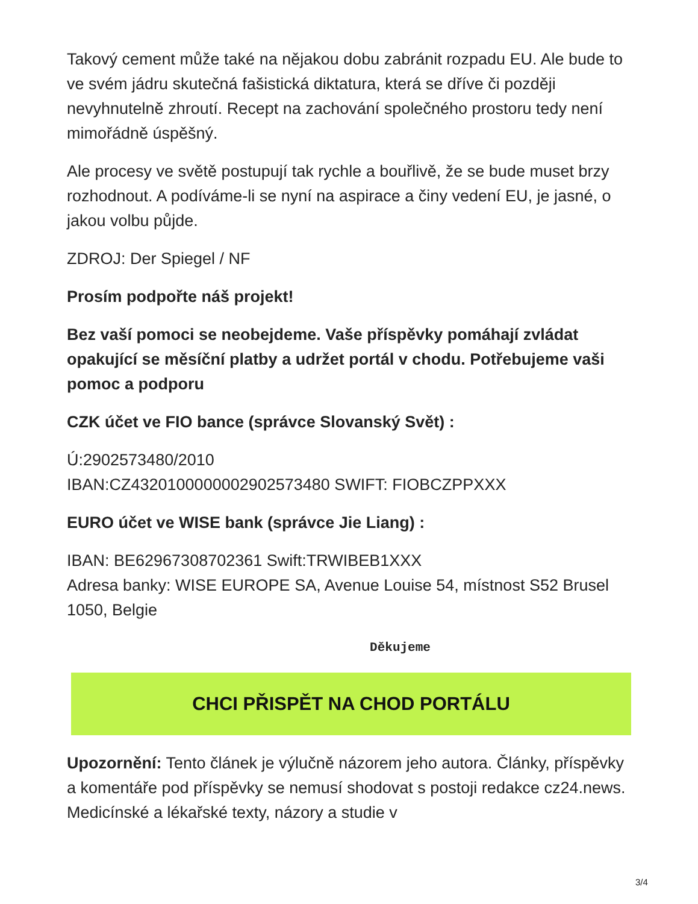Takový cement může také na nějakou dobu zabránit rozpadu EU. Ale bude to ve svém jádru skutečná fašistická diktatura, která se dříve či později nevyhnutelně zhroutí. Recept na zachování společného prostoru tedy není mimořádně úspěšný.
Ale procesy ve světě postupují tak rychle a bouřlivě, že se bude muset brzy rozhodnout. A podíváme-li se nyní na aspirace a činy vedení EU, je jasné, o jakou volbu půjde.
ZDROJ: Der Spiegel / NF
Prosím podpořte náš projekt!
Bez vaší pomoci se neobejdeme. Vaše příspěvky pomáhají zvládat opakující se měsíční platby a udržet portál v chodu. Potřebujeme vaši pomoc a podporu
CZK účet ve FIO bance (správce Slovanský Svět) :
Ú:2902573480/2010
IBAN:CZ4320100000002902573480 SWIFT: FIOBCZPPXXX
EURO účet ve WISE bank (správce Jie Liang) :
IBAN: BE62967308702361 Swift:TRWIBEB1XXX
Adresa banky: WISE EUROPE SA, Avenue Louise 54, místnost S52 Brusel 1050, Belgie
Děkujeme
CHCI PŘISPĚT NA CHOD PORTÁLU
Upozornění: Tento článek je výlučně názorem jeho autora. Články, příspěvky a komentáře pod příspěvky se nemusí shodovat s postoji redakce cz24.news. Medicínské a lékařské texty, názory a studie v
3/4